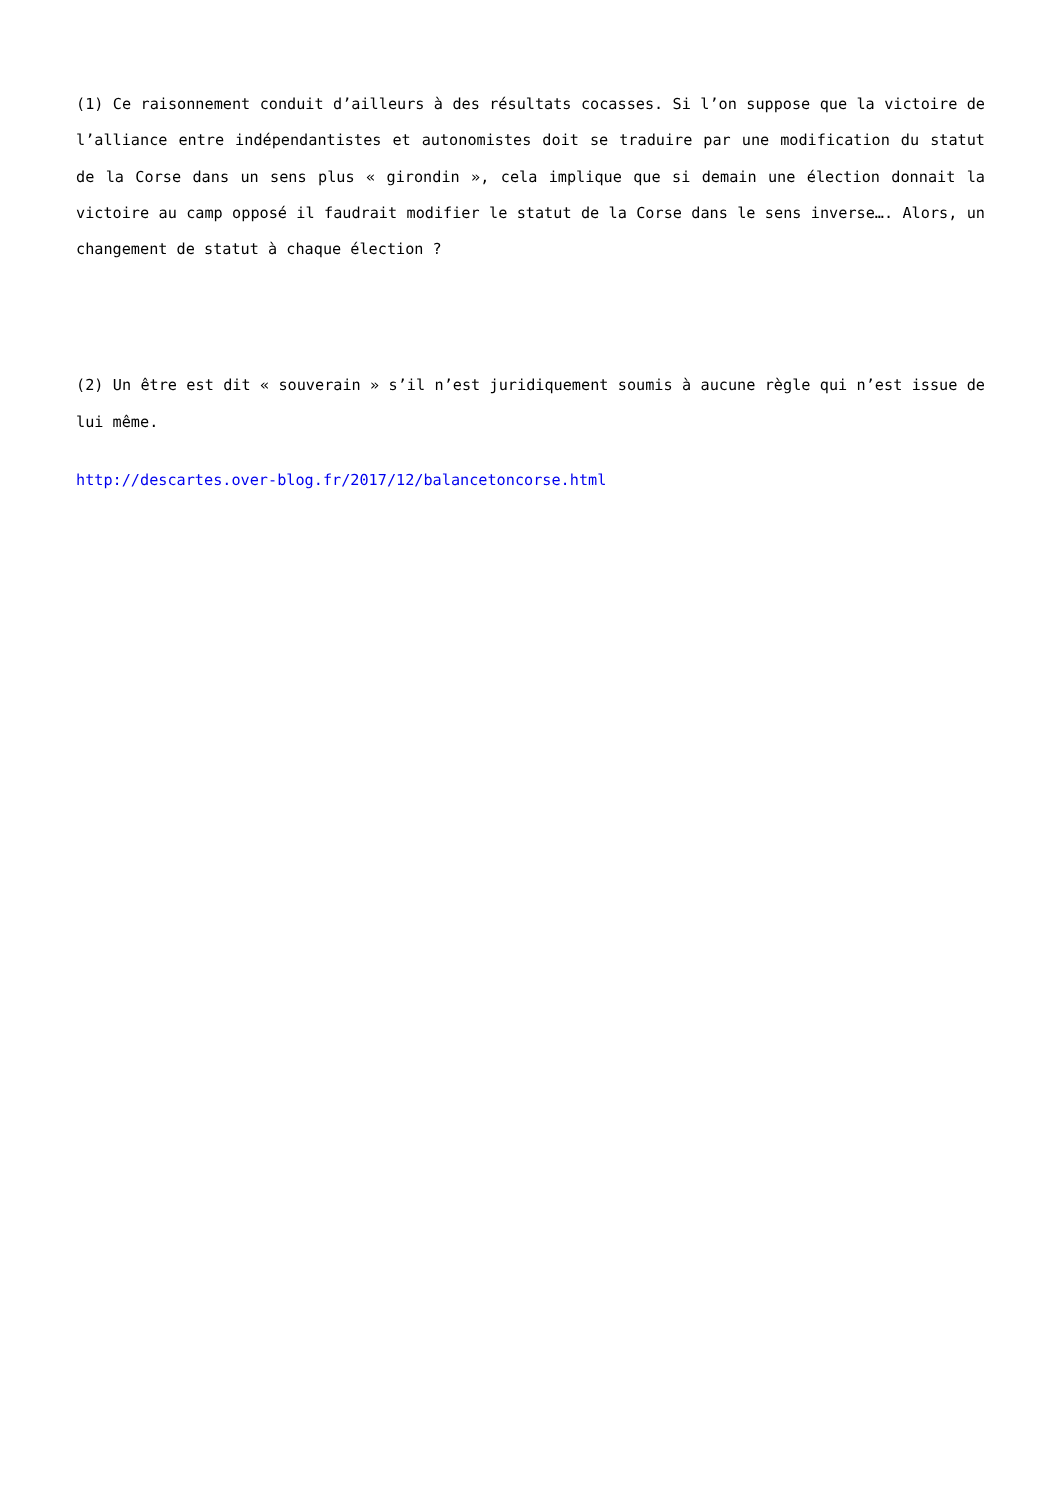(1) Ce raisonnement conduit d’ailleurs à des résultats cocasses. Si l’on suppose que la victoire de l’alliance entre indépendantistes et autonomistes doit se traduire par une modification du statut de la Corse dans un sens plus « girondin », cela implique que si demain une élection donnait la victoire au camp opposé il faudrait modifier le statut de la Corse dans le sens inverse…. Alors, un changement de statut à chaque élection ?
(2) Un être est dit « souverain » s’il n’est juridiquement soumis à aucune règle qui n’est issue de lui même.
http://descartes.over-blog.fr/2017/12/balancetoncorse.html